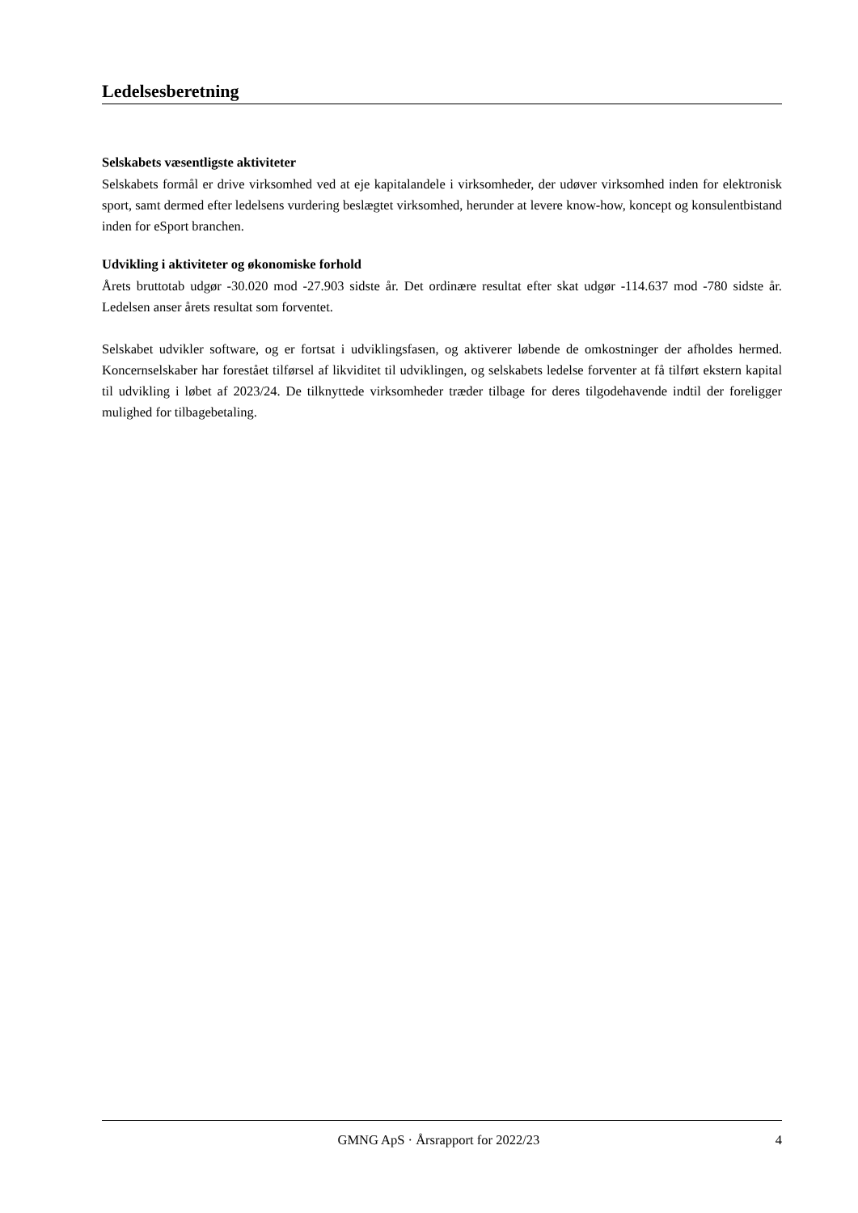Ledelsesberetning
Selskabets væsentligste aktiviteter
Selskabets formål er drive virksomhed ved at eje kapitalandele i virksomheder, der udøver virksomhed inden for elektronisk sport, samt dermed efter ledelsens vurdering beslægtet virksomhed, herunder at levere know-how, koncept og konsulentbistand inden for eSport branchen.
Udvikling i aktiviteter og økonomiske forhold
Årets bruttotab udgør -30.020 mod -27.903 sidste år. Det ordinære resultat efter skat udgør -114.637 mod -780 sidste år. Ledelsen anser årets resultat som forventet.
Selskabet udvikler software, og er fortsat i udviklingsfasen, og aktiverer løbende de omkostninger der afholdes hermed. Koncernselskaber har forestået tilførsel af likviditet til udviklingen, og selskabets ledelse forventer at få tilført ekstern kapital til udvikling i løbet af 2023/24. De tilknyttede virksomheder træder tilbage for deres tilgodehavende indtil der foreligger mulighed for tilbagebetaling.
GMNG ApS · Årsrapport for 2022/23 4